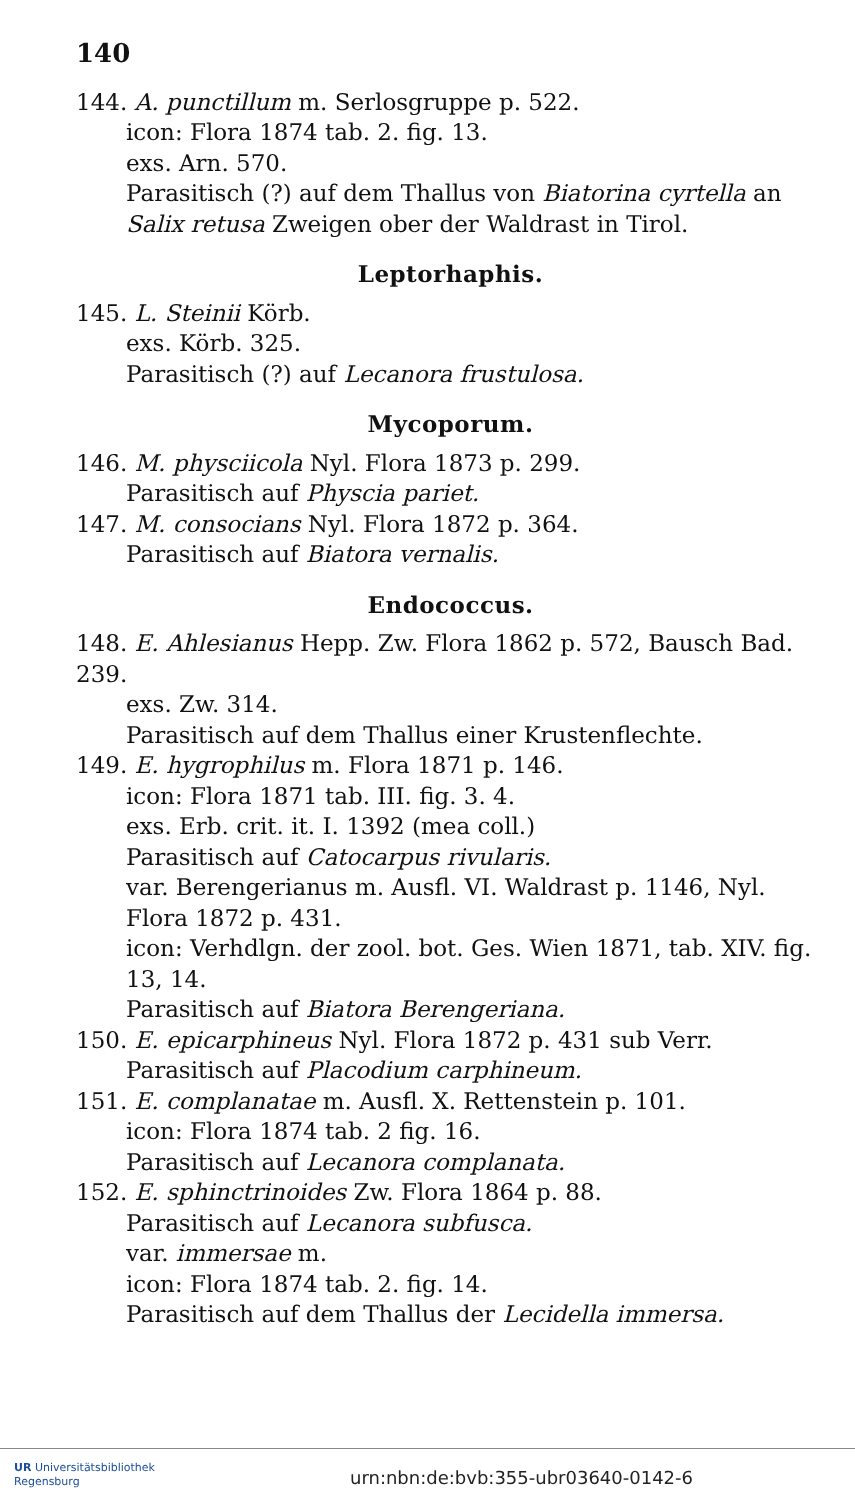140
144. A. punctillum m. Serlosgruppe p. 522.
icon: Flora 1874 tab. 2. fig. 13.
exs. Arn. 570.
Parasitisch (?) auf dem Thallus von Biatorina cyrtella an Salix retusa Zweigen ober der Waldrast in Tirol.
Leptorhaphis.
145. L. Steinii Körb.
exs. Körb. 325.
Parasitisch (?) auf Lecanora frustulosa.
Mycoporum.
146. M. physciicola Nyl. Flora 1873 p. 299.
Parasitisch auf Physcia pariet.
147. M. consocians Nyl. Flora 1872 p. 364.
Parasitisch auf Biatora vernalis.
Endococcus.
148. E. Ahlesianus Hepp. Zw. Flora 1862 p. 572, Bausch Bad. 239.
exs. Zw. 314.
Parasitisch auf dem Thallus einer Krustenflechte.
149. E. hygrophilus m. Flora 1871 p. 146.
icon: Flora 1871 tab. III. fig. 3. 4.
exs. Erb. crit. it. I. 1392 (mea coll.)
Parasitisch auf Catocarpus rivularis.
var. Berengerianus m. Ausfl. VI. Waldrast p. 1146, Nyl. Flora 1872 p. 431.
icon: Verhdlgn. der zool. bot. Ges. Wien 1871, tab. XIV. fig. 13, 14.
Parasitisch auf Biatora Berengeriana.
150. E. epicarphineus Nyl. Flora 1872 p. 431 sub Verr.
Parasitisch auf Placodium carphineum.
151. E. complanatae m. Ausfl. X. Rettenstein p. 101.
icon: Flora 1874 tab. 2 fig. 16.
Parasitisch auf Lecanora complanata.
152. E. sphinctrinoides Zw. Flora 1864 p. 88.
Parasitisch auf Lecanora subfusca.
var. immersae m.
icon: Flora 1874 tab. 2. fig. 14.
Parasitisch auf dem Thallus der Lecidella immersa.
UR Universitätsbibliothek
Regensburg
urn:nbn:de:bvb:355-ubr03640-0142-6